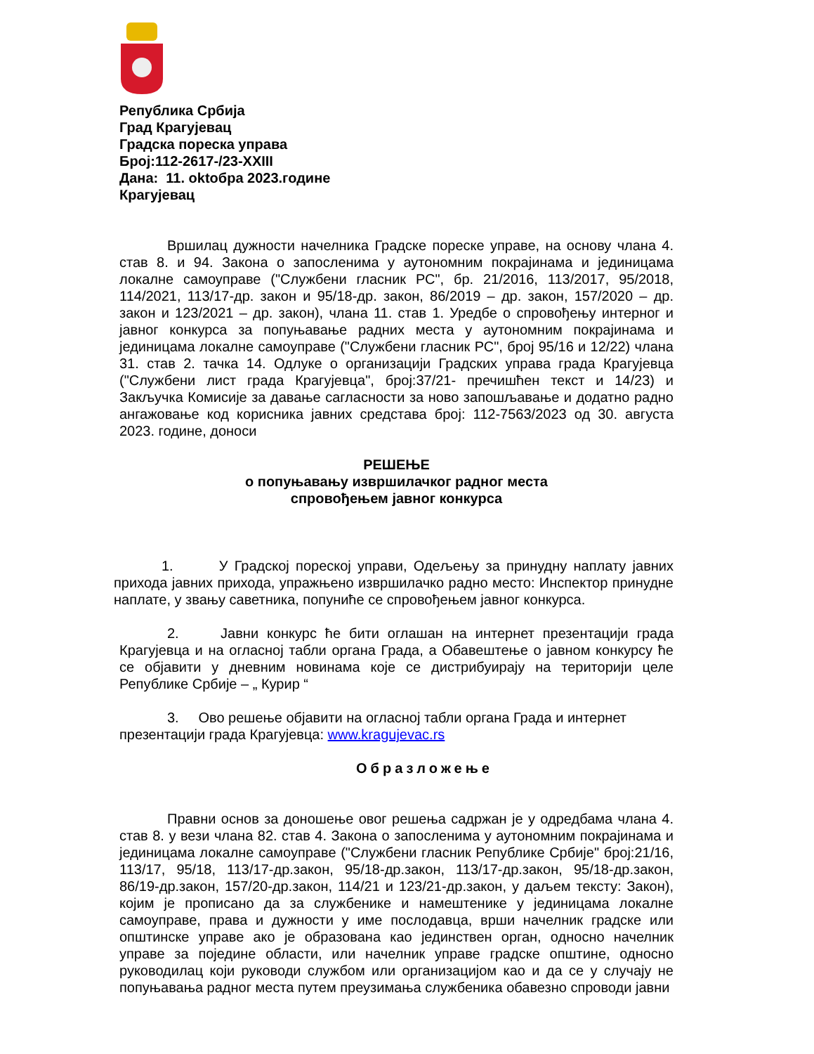Република Србија
Град Крагујевац
Градска пореска управа
Број:112-2617-/23-XXIII
Дана: 11. oktобра 2023.године
Крагујевац
Вршилац дужности начелника Градске пореске управе, на основу члана 4. став 8. и 94. Закона о запосленима у аутономним покрајинама и јединицама локалне самоуправе ("Службени гласник РС", бр. 21/2016, 113/2017, 95/2018, 114/2021, 113/17-др. закон и 95/18-др. закон, 86/2019 – др. закон, 157/2020 – др. закон и 123/2021 – др. закон), члана 11. став 1. Уредбе о спровођењу интерног и јавног конкурса за попуњавање радних места у аутономним покрајинама и јединицама локалне самоуправе ("Службени гласник РС", број 95/16 и 12/22) члана 31. став 2. тачка 14. Одлуке о организацији Градских управа града Крагујевца ("Службени лист града Крагујевца", број:37/21- пречишћен текст и 14/23) и Закључка Комисије за давање сагласности за ново запошљавање и додатно радно ангажовање код корисника јавних средстава број: 112-7563/2023 од 30. августа 2023. године, доноси
РЕШЕЊЕ
о попуњавању извршилачког радног места
спровођењем јавног конкурса
1. У Градској пореској управи, Одељењу за принудну наплату јавних прихода јавних прихода, упражњено извршилачко радно место: Инспектор принудне наплате, у звању саветника, попуниће се спровођењем јавног конкурса.
2. Јавни конкурс ће бити оглашан на интернет презентацији града Крагујевца и на огласној табли органа Града, а Обавештење о јавном конкурсу ће се објавити у дневним новинама које се дистрибуирају на територији целе Републике Србије – „ Курир “
3. Ово решење објавити на огласној табли органа Града и интернет презентацији града Крагујевца: www.kragujevac.rs
Образложење
Правни основ за доношење овог решења садржан је у одредбама члана 4. став 8. у вези члана 82. став 4. Закона о запосленима у аутономним покрајинама и јединицама локалне самоуправе ("Службени гласник Републике Србије" број:21/16, 113/17, 95/18, 113/17-др.закон, 95/18-др.закон, 113/17-др.закон, 95/18-др.закон, 86/19-др.закон, 157/20-др.закон, 114/21 и 123/21-др.закон, у даљем тексту: Закон), којим је прописано да за службенике и намештенике у јединицама локалне самоуправе, права и дужности у име послодавца, врши начелник градске или општинске управе ако је образована као јединствен орган, односно начелник управе за поједине области, или начелник управе градске општине, односно руководилац који руководи службом или организацијом као и да се у случају не попуњавања радног места путем преузимања службеника обавезно спроводи јавни